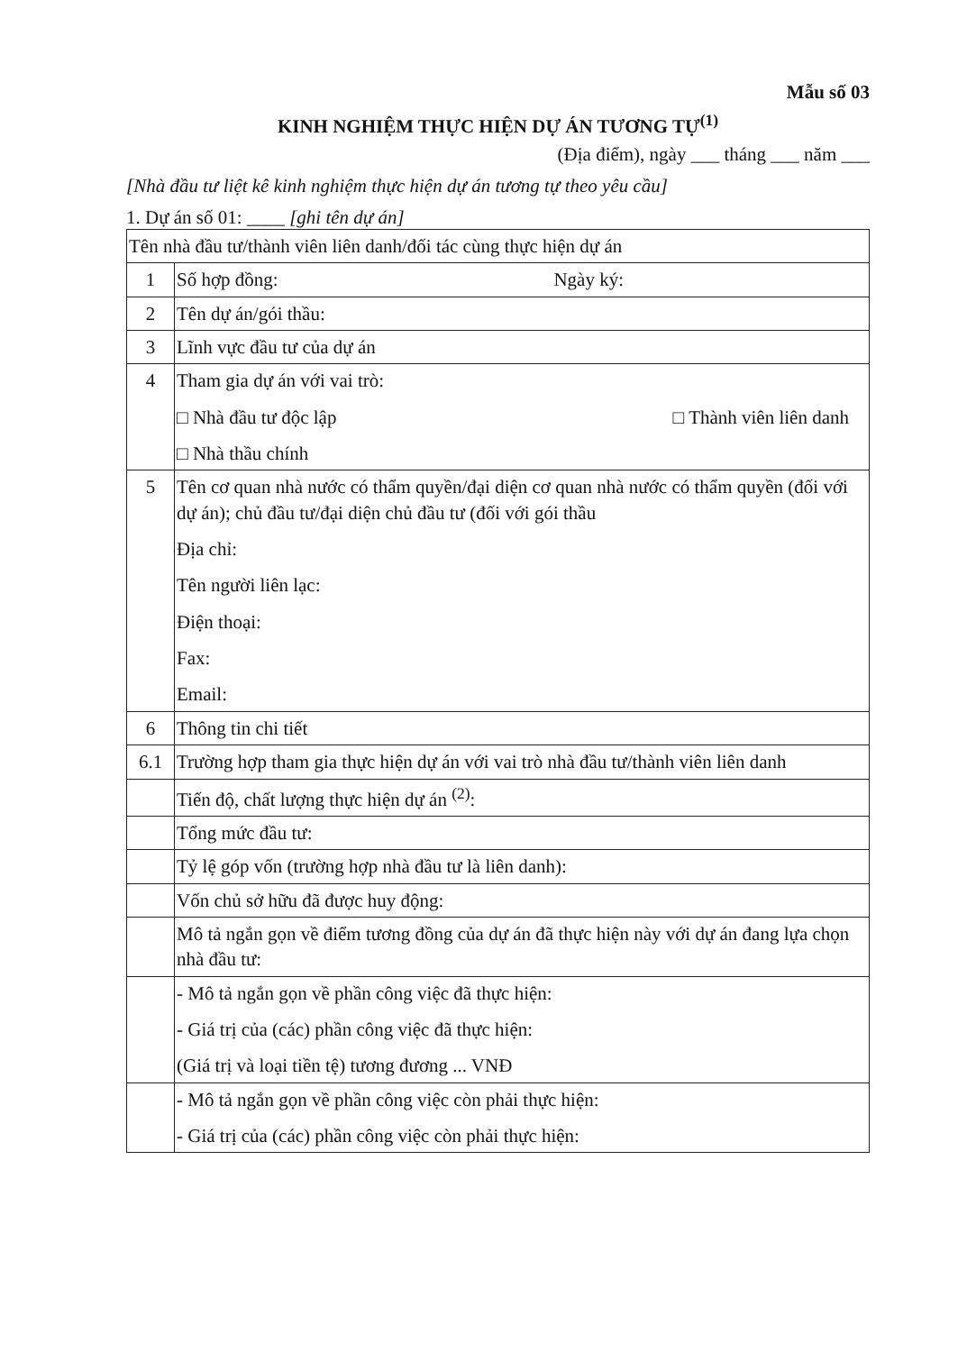Mẫu số 03
KINH NGHIỆM THỰC HIỆN DỰ ÁN TƯƠNG TỰ<sup>(1)</sup>
(Địa điểm), ngày ___ tháng ___ năm ___
[Nhà đầu tư liệt kê kinh nghiệm thực hiện dự án tương tự theo yêu cầu]
1. Dự án số 01: ____ [ghi tên dự án]
| Tên nhà đầu tư/thành viên liên danh/đối tác cùng thực hiện dự án | |
| 1 | Số hợp đồng: Ngày ký: |
| 2 | Tên dự án/gói thầu: |
| 3 | Lĩnh vực đầu tư của dự án |
| 4 | Tham gia dự án với vai trò: □ Nhà đầu tư độc lập □ Thành viên liên danh □ Nhà thầu chính |
| 5 | Tên cơ quan nhà nước có thẩm quyền/đại diện cơ quan nhà nước có thẩm quyền (đối với dự án); chủ đầu tư/đại diện chủ đầu tư (đối với gói thầu Địa chỉ: Tên người liên lạc: Điện thoại: Fax: Email: |
| 6 | Thông tin chi tiết |
| 6.1 | Trường hợp tham gia thực hiện dự án với vai trò nhà đầu tư/thành viên liên danh |
| | Tiến độ, chất lượng thực hiện dự án <sup>(2)</sup>: |
| | Tổng mức đầu tư: |
| | Tỷ lệ góp vốn (trường hợp nhà đầu tư là liên danh): |
| | Vốn chủ sở hữu đã được huy động: |
| | Mô tả ngắn gọn về điểm tương đồng của dự án đã thực hiện này với dự án đang lựa chọn nhà đầu tư: |
| | - Mô tả ngắn gọn về phần công việc đã thực hiện: - Giá trị của (các) phần công việc đã thực hiện: (Giá trị và loại tiền tệ) tương đương ... VNĐ |
| | - Mô tả ngắn gọn về phần công việc còn phải thực hiện: - Giá trị của (các) phần công việc còn phải thực hiện: |